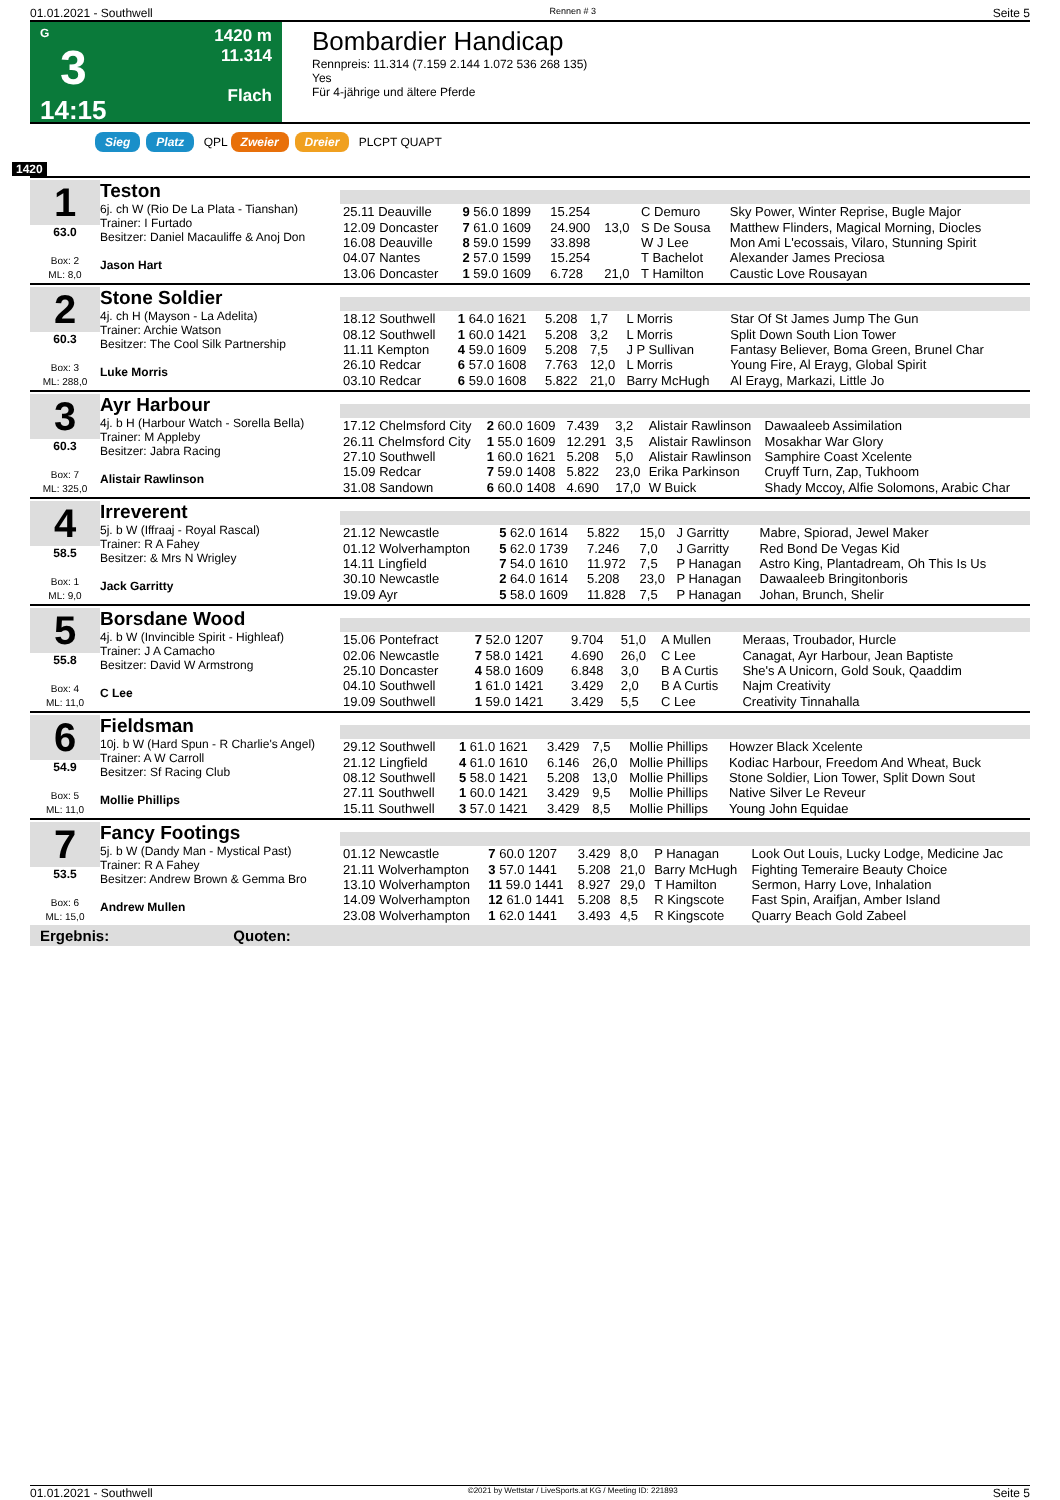01.01.2021 - Southwell Rennen # 3 Seite 5
G
3
14:15
1420 m
11.314
Flach
Bombardier Handicap
Rennpreis: 11.314 (7.159 2.144 1.072 536 268 135)
Yes
Für 4-jährige und ältere Pferde
Sieg Platz QPL Zweier Dreier PLCPT QUAPT
1420
1
63.0
Box: 2
ML: 8,0
Teston
6j. ch W (Rio De La Plata - Tianshan)
Trainer: I Furtado
Besitzer: Daniel Macauliffe & Anoj Don
Jason Hart
| 25.11 Deauville | 9 56.0 1899 | 15.254 | | C Demuro | Sky Power, Winter Reprise, Bugle Major |
| 12.09 Doncaster | 7 61.0 1609 | 24.900 | 13,0 | S De Sousa | Matthew Flinders, Magical Morning, Diocles |
| 16.08 Deauville | 8 59.0 1599 | 33.898 | | W J Lee | Mon Ami L'ecossais, Vilaro, Stunning Spirit |
| 04.07 Nantes | 2 57.0 1599 | 15.254 | | T Bachelot | Alexander James Preciosa |
| 13.06 Doncaster | 1 59.0 1609 | 6.728 | 21,0 | T Hamilton | Caustic Love Rousayan |
2
60.3
Box: 3
ML: 288,0
Stone Soldier
4j. ch H (Mayson - La Adelita)
Trainer: Archie Watson
Besitzer: The Cool Silk Partnership
Luke Morris
| 18.12 Southwell | 1 64.0 1621 | 5.208 | 1,7 | L Morris | Star Of St James Jump The Gun |
| 08.12 Southwell | 1 60.0 1421 | 5.208 | 3,2 | L Morris | Split Down South Lion Tower |
| 11.11 Kempton | 4 59.0 1609 | 5.208 | 7,5 | J P Sullivan | Fantasy Believer, Boma Green, Brunel Char |
| 26.10 Redcar | 6 57.0 1608 | 7.763 | 12,0 | L Morris | Young Fire, Al Erayg, Global Spirit |
| 03.10 Redcar | 6 59.0 1608 | 5.822 | 21,0 | Barry McHugh | Al Erayg, Markazi, Little Jo |
3
60.3
Box: 7
ML: 325,0
Ayr Harbour
4j. b H (Harbour Watch - Sorella Bella)
Trainer: M Appleby
Besitzer: Jabra Racing
Alistair Rawlinson
| 17.12 Chelmsford City | 2 60.0 1609 | 7.439 | 3,2 | Alistair Rawlinson | Dawaaleeb Assimilation |
| 26.11 Chelmsford City | 1 55.0 1609 | 12.291 | 3,5 | Alistair Rawlinson | Mosakhar War Glory |
| 27.10 Southwell | 1 60.0 1621 | 5.208 | 5,0 | Alistair Rawlinson | Samphire Coast Xcelente |
| 15.09 Redcar | 7 59.0 1408 | 5.822 | 23,0 | Erika Parkinson | Cruyff Turn, Zap, Tukhoom |
| 31.08 Sandown | 6 60.0 1408 | 4.690 | 17,0 | W Buick | Shady Mccoy, Alfie Solomons, Arabic Char |
4
58.5
Box: 1
ML: 9,0
Irreverent
5j. b W (Iffraaj - Royal Rascal)
Trainer: R A Fahey
Besitzer: & Mrs N Wrigley
Jack Garritty
| 21.12 Newcastle | 5 62.0 1614 | 5.822 | 15,0 | J Garritty | Mabre, Spiorad, Jewel Maker |
| 01.12 Wolverhampton | 5 62.0 1739 | 7.246 | 7,0 | J Garritty | Red Bond De Vegas Kid |
| 14.11 Lingfield | 7 54.0 1610 | 11.972 | 7,5 | P Hanagan | Astro King, Plantadream, Oh This Is Us |
| 30.10 Newcastle | 2 64.0 1614 | 5.208 | 23,0 | P Hanagan | Dawaaleeb Bringitonboris |
| 19.09 Ayr | 5 58.0 1609 | 11.828 | 7,5 | P Hanagan | Johan, Brunch, Shelir |
5
55.8
Box: 4
ML: 11,0
Borsdane Wood
4j. b W (Invincible Spirit - Highleaf)
Trainer: J A Camacho
Besitzer: David W Armstrong
C Lee
| 15.06 Pontefract | 7 52.0 1207 | 9.704 | 51,0 | A Mullen | Meraas, Troubador, Hurcle |
| 02.06 Newcastle | 7 58.0 1421 | 4.690 | 26,0 | C Lee | Canagat, Ayr Harbour, Jean Baptiste |
| 25.10 Doncaster | 4 58.0 1609 | 6.848 | 3,0 | B A Curtis | She's A Unicorn, Gold Souk, Qaaddim |
| 04.10 Southwell | 1 61.0 1421 | 3.429 | 2,0 | B A Curtis | Najm Creativity |
| 19.09 Southwell | 1 59.0 1421 | 3.429 | 5,5 | C Lee | Creativity Tinnahalla |
6
54.9
Box: 5
ML: 11,0
Fieldsman
10j. b W (Hard Spun - R Charlie's Angel)
Trainer: A W Carroll
Besitzer: Sf Racing Club
Mollie Phillips
| 29.12 Southwell | 1 61.0 1621 | 3.429 | 7,5 | Mollie Phillips | Howzer Black Xcelente |
| 21.12 Lingfield | 4 61.0 1610 | 6.146 | 26,0 | Mollie Phillips | Kodiac Harbour, Freedom And Wheat, Buck |
| 08.12 Southwell | 5 58.0 1421 | 5.208 | 13,0 | Mollie Phillips | Stone Soldier, Lion Tower, Split Down Sout |
| 27.11 Southwell | 1 60.0 1421 | 3.429 | 9,5 | Mollie Phillips | Native Silver Le Reveur |
| 15.11 Southwell | 3 57.0 1421 | 3.429 | 8,5 | Mollie Phillips | Young John Equidae |
7
53.5
Box: 6
ML: 15,0
Fancy Footings
5j. b W (Dandy Man - Mystical Past)
Trainer: R A Fahey
Besitzer: Andrew Brown & Gemma Bro
Andrew Mullen
| 01.12 Newcastle | 7 60.0 1207 | 3.429 | 8,0 | P Hanagan | Look Out Louis, Lucky Lodge, Medicine Jac |
| 21.11 Wolverhampton | 3 57.0 1441 | 5.208 | 21,0 | Barry McHugh | Fighting Temeraire Beauty Choice |
| 13.10 Wolverhampton | 11 59.0 1441 | 8.927 | 29,0 | T Hamilton | Sermon, Harry Love, Inhalation |
| 14.09 Wolverhampton | 12 61.0 1441 | 5.208 | 8,5 | R Kingscote | Fast Spin, Araifjan, Amber Island |
| 23.08 Wolverhampton | 1 62.0 1441 | 3.493 | 4,5 | R Kingscote | Quarry Beach Gold Zabeel |
Ergebnis: Quoten:
01.01.2021 - Southwell ©2021 by Wettstar / LiveSports.at KG / Meeting ID: 221893 Seite 5